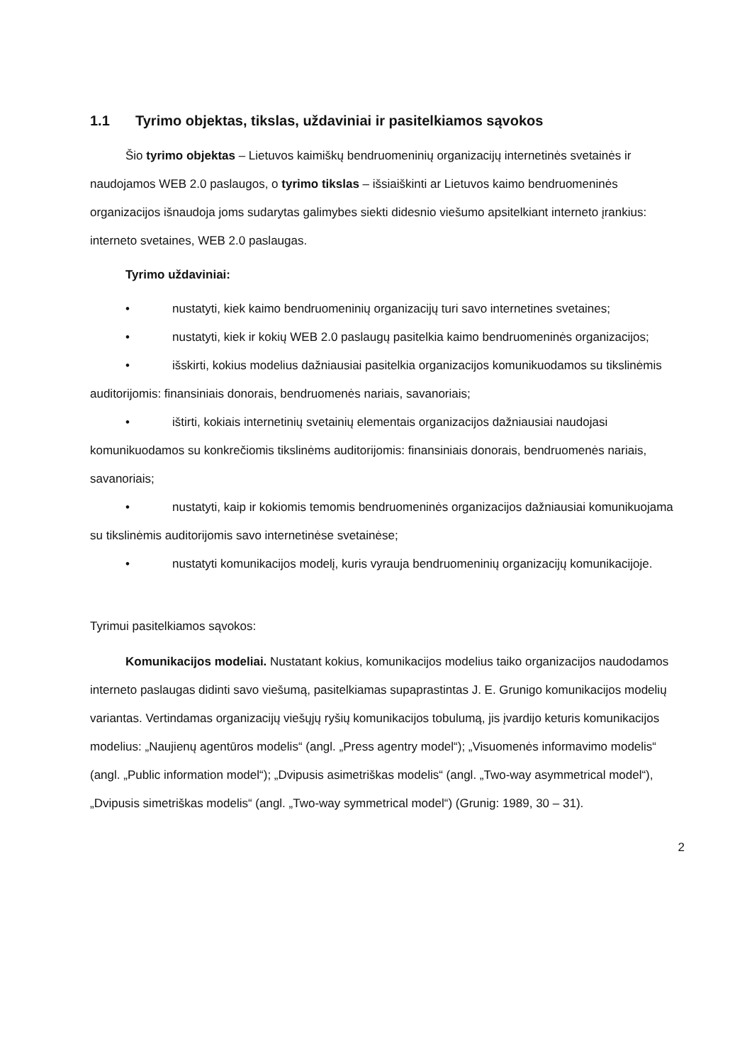1.1 Tyrimo objektas, tikslas, uždaviniai ir pasitelkiamos sąvokos
Šio tyrimo objektas – Lietuvos kaimiškų bendruomeninių organizacijų internetinės svetainės ir naudojamos WEB 2.0 paslaugos, o tyrimo tikslas – išsiaiškinti ar Lietuvos kaimo bendruomeninės organizacijos išnaudoja joms sudarytas galimybes siekti didesnio viešumo apsitelkiant interneto įrankius: interneto svetaines, WEB 2.0 paslaugas.
Tyrimo uždaviniai:
• nustatyti, kiek kaimo bendruomeninių organizacijų turi savo internetines svetaines;
• nustatyti, kiek ir kokių WEB 2.0 paslaugų pasitelkia kaimo bendruomeninės organizacijos;
• išskirti, kokius modelius dažniausiai pasitelkia organizacijos komunikuodamos su tikslinėmis auditorijomis: finansiniais donorais, bendruomenės nariais, savanoriais;
• ištirti, kokiais internetinių svetainių elementais organizacijos dažniausiai naudojasi komunikuodamos su konkrečiomis tikslinėms auditorijomis: finansiniais donorais, bendruomenės nariais, savanoriais;
• nustatyti, kaip ir kokiomis temomis bendruomeninės organizacijos dažniausiai komunikuojama su tikslinėmis auditorijomis savo internetinėse svetainėse;
• nustatyti komunikacijos modelį, kuris vyrauja bendruomeninių organizacijų komunikacijoje.
Tyrimui pasitelkiamos sąvokos:
Komunikacijos modeliai. Nustatant kokius, komunikacijos modelius taiko organizacijos naudodamos interneto paslaugas didinti savo viešumą, pasitelkiamas supaprastintas J. E. Grunigo komunikacijos modelių variantas. Vertindamas organizacijų viešųjų ryšių komunikacijos tobulumą, jis įvardijo keturis komunikacijos modelius: „Naujienų agentūros modelis“ (angl. „Press agentry model“); „Visuomenės informavimo modelis“ (angl. „Public information model“); „Dvipusis asimetriškas modelis“ (angl. „Two-way asymmetrical model“), „Dvipusis simetriškas modelis“ (angl. „Two-way symmetrical model“) (Grunig: 1989, 30 – 31).
2